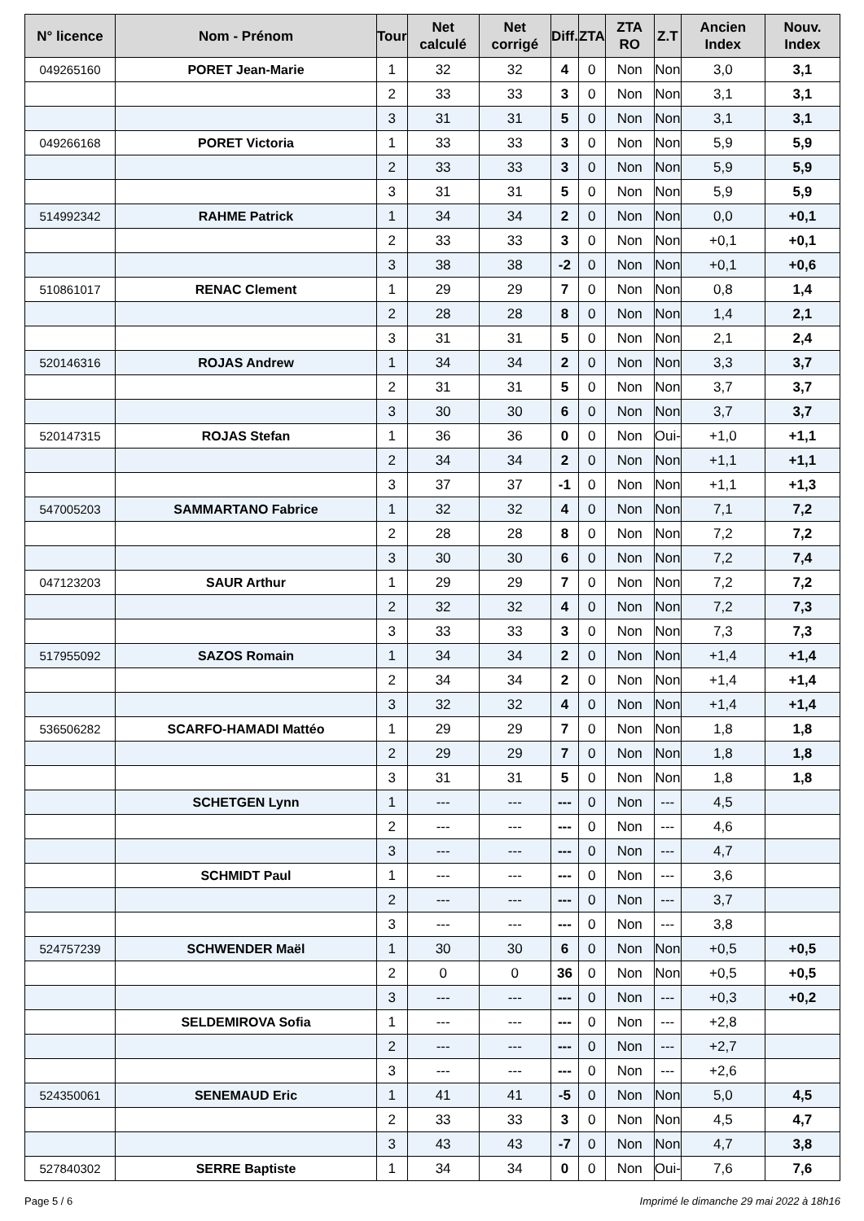| N° licence | Nom - Prénom | Tour | Net calculé | Net corrigé | Diff. | ZTA | ZTA RO | Z.T | Ancien Index | Nouv. Index |
| --- | --- | --- | --- | --- | --- | --- | --- | --- | --- | --- |
| 049265160 | PORET Jean-Marie | 1 | 32 | 32 | 4 | 0 | Non | Non | 3,0 | 3,1 |
| | | 2 | 33 | 33 | 3 | 0 | Non | Non | 3,1 | 3,1 |
| | | 3 | 31 | 31 | 5 | 0 | Non | Non | 3,1 | 3,1 |
| 049266168 | PORET Victoria | 1 | 33 | 33 | 3 | 0 | Non | Non | 5,9 | 5,9 |
| | | 2 | 33 | 33 | 3 | 0 | Non | Non | 5,9 | 5,9 |
| | | 3 | 31 | 31 | 5 | 0 | Non | Non | 5,9 | 5,9 |
| 514992342 | RAHME Patrick | 1 | 34 | 34 | 2 | 0 | Non | Non | 0,0 | +0,1 |
| | | 2 | 33 | 33 | 3 | 0 | Non | Non | +0,1 | +0,1 |
| | | 3 | 38 | 38 | -2 | 0 | Non | Non | +0,1 | +0,6 |
| 510861017 | RENAC Clement | 1 | 29 | 29 | 7 | 0 | Non | Non | 0,8 | 1,4 |
| | | 2 | 28 | 28 | 8 | 0 | Non | Non | 1,4 | 2,1 |
| | | 3 | 31 | 31 | 5 | 0 | Non | Non | 2,1 | 2,4 |
| 520146316 | ROJAS Andrew | 1 | 34 | 34 | 2 | 0 | Non | Non | 3,3 | 3,7 |
| | | 2 | 31 | 31 | 5 | 0 | Non | Non | 3,7 | 3,7 |
| | | 3 | 30 | 30 | 6 | 0 | Non | Non | 3,7 | 3,7 |
| 520147315 | ROJAS Stefan | 1 | 36 | 36 | 0 | 0 | Non | Oui- | +1,0 | +1,1 |
| | | 2 | 34 | 34 | 2 | 0 | Non | Non | +1,1 | +1,1 |
| | | 3 | 37 | 37 | -1 | 0 | Non | Non | +1,1 | +1,3 |
| 547005203 | SAMMARTANO Fabrice | 1 | 32 | 32 | 4 | 0 | Non | Non | 7,1 | 7,2 |
| | | 2 | 28 | 28 | 8 | 0 | Non | Non | 7,2 | 7,2 |
| | | 3 | 30 | 30 | 6 | 0 | Non | Non | 7,2 | 7,4 |
| 047123203 | SAUR Arthur | 1 | 29 | 29 | 7 | 0 | Non | Non | 7,2 | 7,2 |
| | | 2 | 32 | 32 | 4 | 0 | Non | Non | 7,2 | 7,3 |
| | | 3 | 33 | 33 | 3 | 0 | Non | Non | 7,3 | 7,3 |
| 517955092 | SAZOS Romain | 1 | 34 | 34 | 2 | 0 | Non | Non | +1,4 | +1,4 |
| | | 2 | 34 | 34 | 2 | 0 | Non | Non | +1,4 | +1,4 |
| | | 3 | 32 | 32 | 4 | 0 | Non | Non | +1,4 | +1,4 |
| 536506282 | SCARFO-HAMADI Mattéo | 1 | 29 | 29 | 7 | 0 | Non | Non | 1,8 | 1,8 |
| | | 2 | 29 | 29 | 7 | 0 | Non | Non | 1,8 | 1,8 |
| | | 3 | 31 | 31 | 5 | 0 | Non | Non | 1,8 | 1,8 |
| | SCHETGEN Lynn | 1 | --- | --- | --- | 0 | Non | --- | 4,5 | |
| | | 2 | --- | --- | --- | 0 | Non | --- | 4,6 | |
| | | 3 | --- | --- | --- | 0 | Non | --- | 4,7 | |
| | SCHMIDT Paul | 1 | --- | --- | --- | 0 | Non | --- | 3,6 | |
| | | 2 | --- | --- | --- | 0 | Non | --- | 3,7 | |
| | | 3 | --- | --- | --- | 0 | Non | --- | 3,8 | |
| 524757239 | SCHWENDER Maël | 1 | 30 | 30 | 6 | 0 | Non | Non | +0,5 | +0,5 |
| | | 2 | 0 | 0 | 36 | 0 | Non | Non | +0,5 | +0,5 |
| | | 3 | --- | --- | --- | 0 | Non | --- | +0,3 | +0,2 |
| | SELDEMIROVA Sofia | 1 | --- | --- | --- | 0 | Non | --- | +2,8 | |
| | | 2 | --- | --- | --- | 0 | Non | --- | +2,7 | |
| | | 3 | --- | --- | --- | 0 | Non | --- | +2,6 | |
| 524350061 | SENEMAUD Eric | 1 | 41 | 41 | -5 | 0 | Non | Non | 5,0 | 4,5 |
| | | 2 | 33 | 33 | 3 | 0 | Non | Non | 4,5 | 4,7 |
| | | 3 | 43 | 43 | -7 | 0 | Non | Non | 4,7 | 3,8 |
| 527840302 | SERRE Baptiste | 1 | 34 | 34 | 0 | 0 | Non | Oui- | 7,6 | 7,6 |
Page 5 / 6 Imprimé le dimanche 29 mai 2022 à 18h16